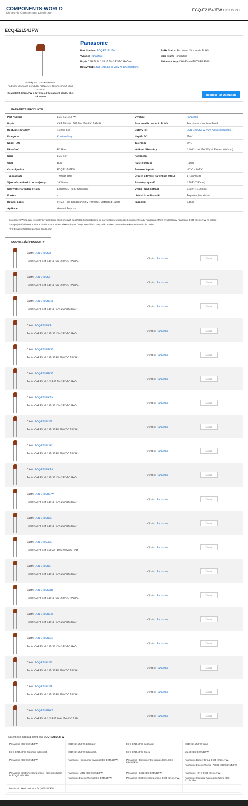COMPONENTS-WORLD
Electronic Components Distributor
ECQ-E2154JFW Details PDF
ECQ-E2154JFW
Obrázky jsou pouze orientační.
Podrobné informace o produktu naleznete v části Technické údaje produktu.
Koupit ECQ-E2154JFW s důvěrou od Component-World.HK, 1 rok záruka
Panasonic
Part Number: ECQ-E2154JFW
RoHs Status: Bez olova / V souladu RoHS
Výrobce Panasonic
Ship From: Hong Kong
Popis CAP FILM 0.15UF 5% 250VDC RADIAL
Shipment Way: DHL/Fedex/TNT/UPS/EMS
Datový list: ECQ-E2154JFW View All Specifications
Request For Quotation
PARAMETR PRODUKTU
| Part Number | ECQ-E2154JFW | Výrobce | Panasonic |
| Popis | CAP FILM 0.15UF 5% 250VDC RADIAL | Stav volného vedení / RoHS | Bez olova / V souladu RoHS |
| Dostupné množství | 415080 pcs | Datový list | ECQ-E2154JFW View All Specifications |
| Kategorie | Kondenzátory | Napití - DC | 250V |
| Napití - AC | - | Tolerance | ±5% |
| Ukončení | PC Pins | Velikost / Rozměry | 0.406" L x 0.236" W (10.30mm x 6.00mm) |
| Série | ECQ-E(F) | hodnocení | - |
| Obal | Bulk | Paket / krabice | Radial |
| Ostatní jména | ECQE2154JFW | Provozní teplota | -40°C ~ 105°C |
| Typ montáže | Through Hole | Úroveň citlivosti na vlhkost (MSL) | 1 (Unlimited) |
| Výrobní standardní doba výroby | 16 Weeks | Rozestup vývodů | 0.295" (7.50mm) |
| Stav volného vedení / RoHS | Lead free / RoHS Compliant | Výška - Sedící (Max) | 0.622" (15.80mm) |
| Funkce | - | dielektrikum Materiál | Polyester, Metallized |
| Detailní popis | 0.15µF Film Capacitor 250V Polyester, Metallized Radial | kapacitní | 0.15µF |
| Aplikace | General Purpose | | |
Component-World.com je spolehlivý distributor elektronických součástek.Specializujeme se na všechny elektronické komponenty řady Panasonic.Máme 415080 kusy Panasonic ECQ-E2154JFW na skladě dostupných.Vyžádejte si citát z distributora součástí elektroniky na Component-World.com, náš prodejní tým vás bude kontaktovat do 24 hodin.
RFQ Email: info@Components-World.com
SOUVISEJÍCÍ PRODUKTY
| | Část#: ECQ-E2154JB Popis: CAP FILM 0.15UF 5% 250VDC RADIAL | Výrobci: Panasonic | Dotaz |
| | Část#: ECQ-E2154JF Popis: CAP FILM 0.15UF 5% 250VDC RADIAL | Výrobci: Panasonic | Dotaz |
| | Část#: ECQ-E2154KF3 Popis: CAP FILM 0.15UF 10% 250VDC RAD | Výrobci: Panasonic | Dotaz |
| | Část#: ECQ-E2154KB Popis: CAP FILM 0.15UF 10% 250VDC RAD | Výrobci: Panasonic | Dotaz |
| | Část#: ECQ-E2154RJF Popis: CAP FILM 0.15UF 5% 250VDC RADIAL | Výrobci: Panasonic | Dotaz |
| | Část#: ECQ-E2153RJF Popis: CAP FILM 0.015UF 5% 250VDC RAD | Výrobci: Panasonic | Dotaz |
| | Část#: ECQ-E2154KF9 Popis: CAP FILM 0.15UF 10% 250VDC RAD | Výrobci: Panasonic | Dotaz |
| | Část#: ECQ-E2154JF3 Popis: CAP FILM 0.15UF 5% 250VDC RADIAL | Výrobci: Panasonic | Dotaz |
| | Část#: ECQ-E2154JB3 Popis: CAP FILM 0.15UF 5% 250VDC RADIAL | Výrobci: Panasonic | Dotaz |
| | Část#: ECQ-E2154KB3 Popis: CAP FILM 0.15UF 10% 250VDC RAD | Výrobci: Panasonic | Dotaz |
| | Část#: ECQ-E2154KFW Popis: CAP FILM 0.15UF 10% 250VDC RAD | Výrobci: Panasonic | Dotaz |
| | Část#: ECQ-E2154KS Popis: CAP FILM 0.15UF 10% 250VDC RAD | Výrobci: Panasonic | Dotaz |
| | Část#: ECQ-E2153KS Popis: CAP FILM 0.015UF 10% 250VDC RAD | Výrobci: Panasonic | Dotaz |
| | Část#: ECQ-E2154KF Popis: CAP FILM 0.15UF 10% 250VDC RAD | Výrobci: Panasonic | Dotaz |
| | Část#: ECQ-E2154JBB Popis: CAP FILM 0.15UF 5% 250VDC RADIAL | Výrobci: Panasonic | Dotaz |
| | Část#: ECQ-E2154KFB Popis: CAP FILM 0.15UF 10% 250VDC RAD | Výrobci: Panasonic | Dotaz |
| | Část#: ECQ-E2154KBB Popis: CAP FILM 0.15UF 10% 250VDC RAD | Výrobci: Panasonic | Dotaz |
| | Část#: ECQ-E2154JF9 Popis: CAP FILM 0.15UF 5% 250VDC RADIAL | Výrobci: Panasonic | Dotaz |
| | Část#: ECQ-E2154JFB Popis: CAP FILM 0.15UF 5% 250VDC RADIAL | Výrobci: Panasonic | Dotaz |
| | Část#: ECQ-E2153RKF Popis: CAP FILM 0.015UF 10% 250VDC RAD | Výrobci: Panasonic | Dotaz |
Související klíčová slova pro ECQ-E2154JFW
| Panasonic ECQ-E2154JFW. | ECQ-E2154JFW distributor | ECQ-E2154JFW dodavatel | ECQ-E2154JFW Cena |
| ECQ-E2154JFW Stáhnout datasheet. | ECQ-E2154JFW Datasheet. | ECQ-E2154JFW Stock. | koupit ECQ-E2154JFW. |
| Panasonic ECQ-E2154JFW. | Panasonic - Consumer Division ECQ-E2154JFW. | Panasonic - Consumer Electronics Corp. ECQ-E2154JFW. | Panasonic Battery Group ECQ-E2154JFW. Panasonic Electric Works - ACSD ECQ-E2154JFW. |
| Panasonic Electronic Components - Semiconductor Pr ECQ-E2154JFW. | Panasonic - ATG ECQ-E2154JFW. Panasonic Electric Works ECQ-E2154JFW. | Panasonic - BSG ECQ-E2154JFW. Panasonic Electronic Components ECQ-E2154JFW. | Panasonic - DTG ECQ-E2154JFW. Panasonic Industrial Automation Sales ECQ-E2154JFW. |
| Panasonic Semiconductor ECQ-E2154JFW. | | | |